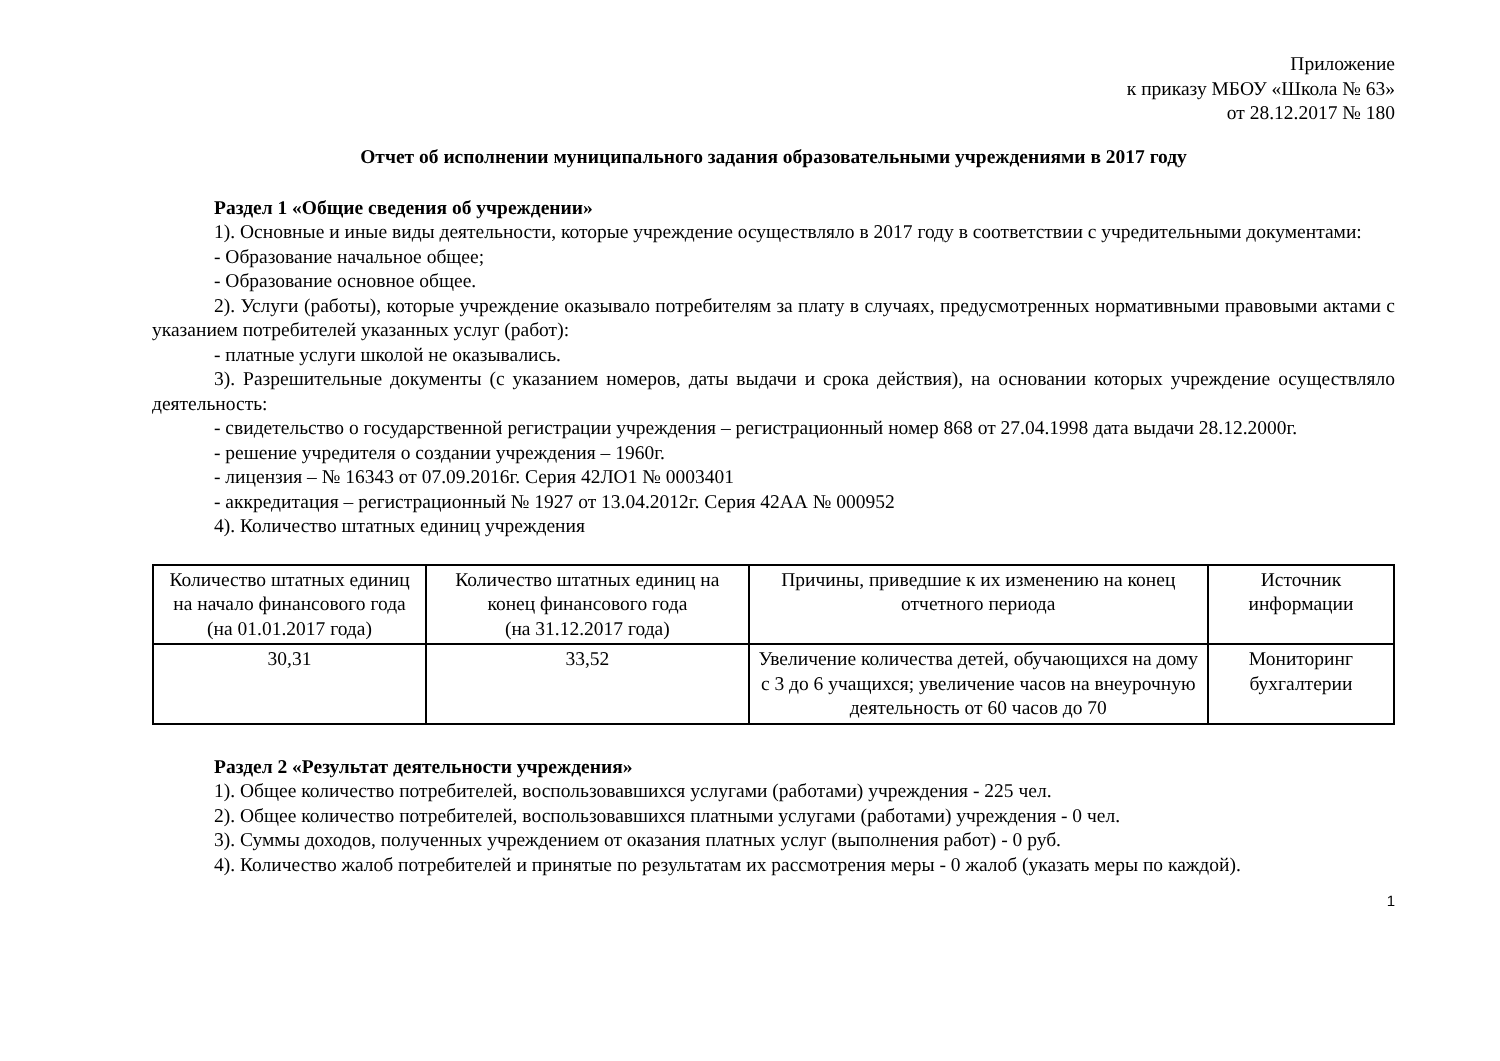Приложение
к приказу МБОУ «Школа № 63»
от 28.12.2017 № 180
Отчет об исполнении муниципального задания образовательными учреждениями в 2017 году
Раздел 1 «Общие сведения об учреждении»
1). Основные и иные виды деятельности, которые учреждение осуществляло в 2017 году в соответствии с учредительными документами:
- Образование начальное общее;
- Образование основное общее.
2). Услуги (работы), которые учреждение оказывало потребителям за плату в случаях, предусмотренных нормативными правовыми актами с указанием потребителей указанных услуг (работ):
- платные услуги школой не оказывались.
3). Разрешительные документы (с указанием номеров, даты выдачи и срока действия), на основании которых учреждение осуществляло деятельность:
- свидетельство о государственной регистрации учреждения – регистрационный номер 868 от 27.04.1998 дата выдачи 28.12.2000г.
- решение учредителя о создании учреждения – 1960г.
- лицензия – № 16343 от 07.09.2016г. Серия 42ЛО1 № 0003401
- аккредитация – регистрационный № 1927 от 13.04.2012г. Серия 42АА № 000952
4). Количество штатных единиц учреждения
| Количество штатных единиц на начало финансового года (на 01.01.2017 года) | Количество штатных единиц на конец финансового года (на 31.12.2017 года) | Причины, приведшие к их изменению на конец отчетного периода | Источник информации |
| 30,31 | 33,52 | Увеличение количества детей, обучающихся на дому с 3 до 6 учащихся; увеличение часов на внеурочную деятельность от 60 часов до 70 | Мониторинг бухгалтерии |
Раздел 2 «Результат деятельности учреждения»
1). Общее количество потребителей, воспользовавшихся услугами (работами) учреждения - 225 чел.
2). Общее количество потребителей, воспользовавшихся платными услугами (работами) учреждения - 0 чел.
3). Суммы доходов, полученных учреждением от оказания платных услуг (выполнения работ) - 0 руб.
4). Количество жалоб потребителей и принятые по результатам их рассмотрения меры - 0 жалоб (указать меры по каждой).
1